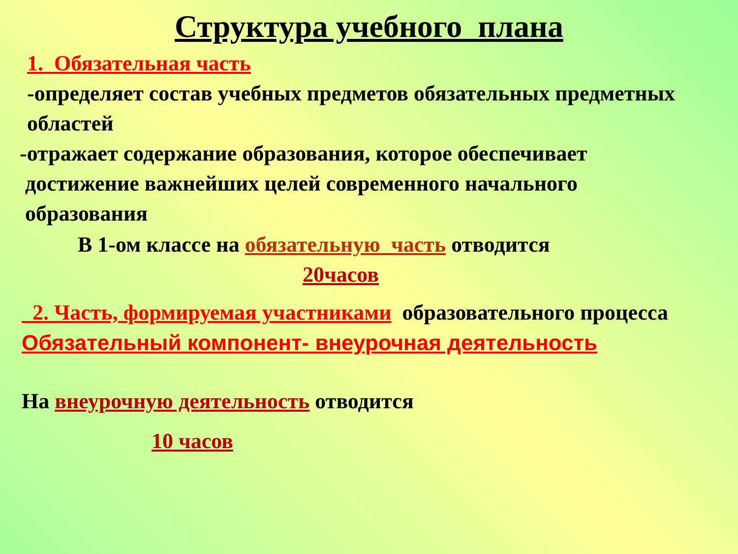Структура учебного плана
1. Обязательная часть
-определяет состав учебных предметов обязательных предметных областей
-отражает содержание образования, которое обеспечивает
достижение важнейших целей современного начального
образования
В 1-ом классе на обязательную часть отводится
20часов
2. Часть, формируемая участниками образовательного процесса
Обязательный компонент- внеурочная деятельность
На внеурочную деятельность отводится
10 часов